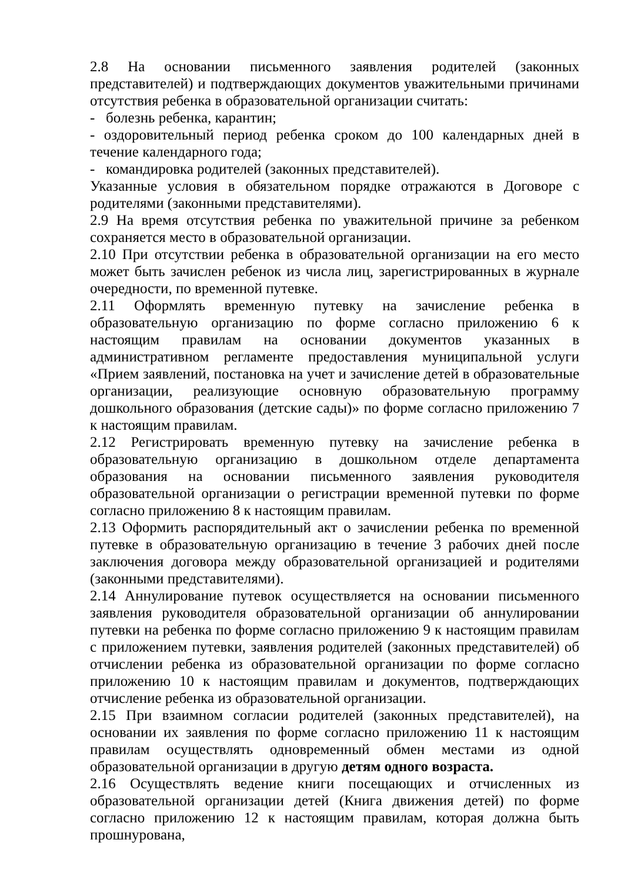2.8 На основании письменного заявления родителей (законных представителей) и подтверждающих документов уважительными причинами отсутствия ребенка в образовательной организации считать:
- болезнь ребенка, карантин;
- оздоровительный период ребенка сроком до 100 календарных дней в течение календарного года;
- командировка родителей (законных представителей).
Указанные условия в обязательном порядке отражаются в Договоре с родителями (законными представителями).
2.9 На время отсутствия ребенка по уважительной причине за ребенком сохраняется место в образовательной организации.
2.10 При отсутствии ребенка в образовательной организации на его место может быть зачислен ребенок из числа лиц, зарегистрированных в журнале очередности, по временной путевке.
2.11 Оформлять временную путевку на зачисление ребенка в образовательную организацию по форме согласно приложению 6 к настоящим правилам на основании документов указанных в административном регламенте предоставления муниципальной услуги «Прием заявлений, постановка на учет и зачисление детей в образовательные организации, реализующие основную образовательную программу дошкольного образования (детские сады)» по форме согласно приложению 7 к настоящим правилам.
2.12 Регистрировать временную путевку на зачисление ребенка в образовательную организацию в дошкольном отделе департамента образования на основании письменного заявления руководителя образовательной организации о регистрации временной путевки по форме согласно приложению 8 к настоящим правилам.
2.13 Оформить распорядительный акт о зачислении ребенка по временной путевке в образовательную организацию в течение 3 рабочих дней после заключения договора между образовательной организацией и родителями (законными представителями).
2.14 Аннулирование путевок осуществляется на основании письменного заявления руководителя образовательной организации об аннулировании путевки на ребенка по форме согласно приложению 9 к настоящим правилам с приложением путевки, заявления родителей (законных представителей) об отчислении ребенка из образовательной организации по форме согласно приложению 10 к настоящим правилам и документов, подтверждающих отчисление ребенка из образовательной организации.
2.15 При взаимном согласии родителей (законных представителей), на основании их заявления по форме согласно приложению 11 к настоящим правилам осуществлять одновременный обмен местами из одной образовательной организации в другую детям одного возраста.
2.16 Осуществлять ведение книги посещающих и отчисленных из образовательной организации детей (Книга движения детей) по форме согласно приложению 12 к настоящим правилам, которая должна быть прошнурована,